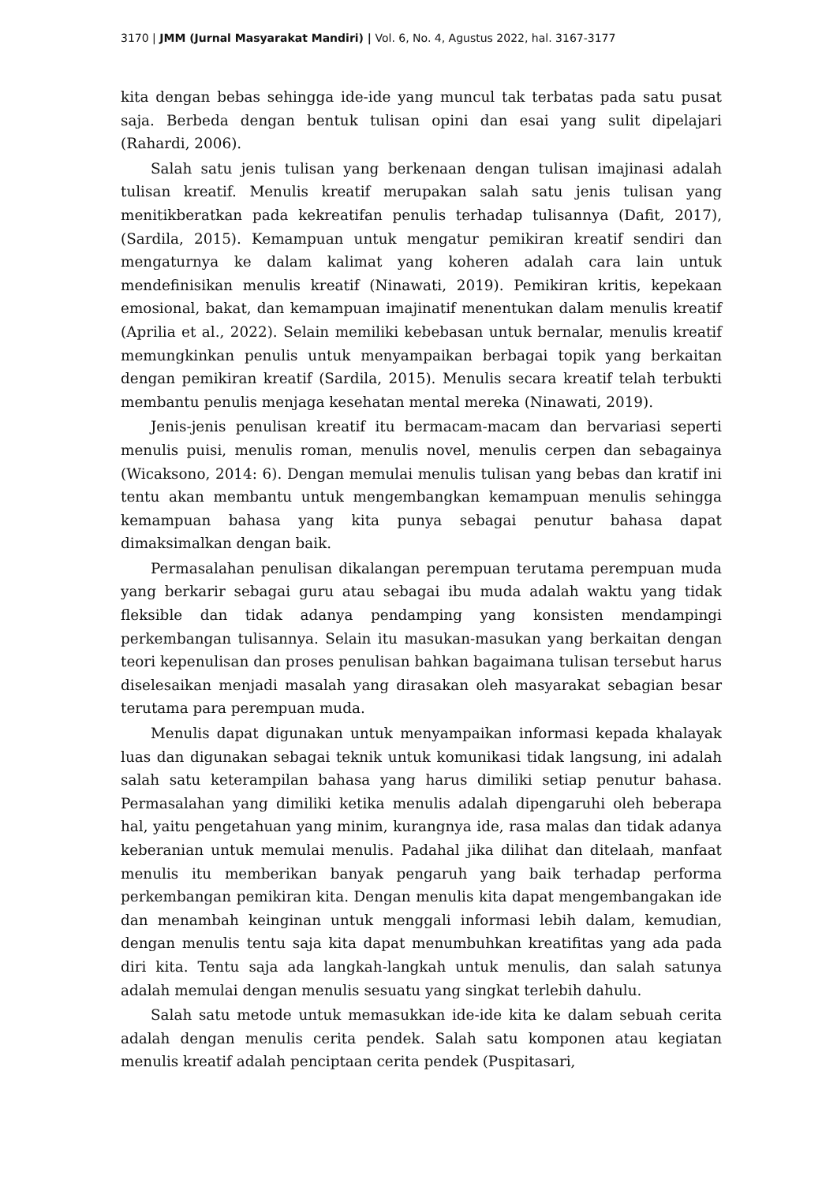3170 | JMM (Jurnal Masyarakat Mandiri) | Vol. 6, No. 4, Agustus 2022, hal. 3167-3177
kita dengan bebas sehingga ide-ide yang muncul tak terbatas pada satu pusat saja. Berbeda dengan bentuk tulisan opini dan esai yang sulit dipelajari (Rahardi, 2006).
Salah satu jenis tulisan yang berkenaan dengan tulisan imajinasi adalah tulisan kreatif. Menulis kreatif merupakan salah satu jenis tulisan yang menitikberatkan pada kekreatifan penulis terhadap tulisannya (Dafit, 2017), (Sardila, 2015). Kemampuan untuk mengatur pemikiran kreatif sendiri dan mengaturnya ke dalam kalimat yang koheren adalah cara lain untuk mendefinisikan menulis kreatif (Ninawati, 2019). Pemikiran kritis, kepekaan emosional, bakat, dan kemampuan imajinatif menentukan dalam menulis kreatif (Aprilia et al., 2022). Selain memiliki kebebasan untuk bernalar, menulis kreatif memungkinkan penulis untuk menyampaikan berbagai topik yang berkaitan dengan pemikiran kreatif (Sardila, 2015). Menulis secara kreatif telah terbukti membantu penulis menjaga kesehatan mental mereka (Ninawati, 2019).
Jenis-jenis penulisan kreatif itu bermacam-macam dan bervariasi seperti menulis puisi, menulis roman, menulis novel, menulis cerpen dan sebagainya (Wicaksono, 2014: 6). Dengan memulai menulis tulisan yang bebas dan kratif ini tentu akan membantu untuk mengembangkan kemampuan menulis sehingga kemampuan bahasa yang kita punya sebagai penutur bahasa dapat dimaksimalkan dengan baik.
Permasalahan penulisan dikalangan perempuan terutama perempuan muda yang berkarir sebagai guru atau sebagai ibu muda adalah waktu yang tidak fleksible dan tidak adanya pendamping yang konsisten mendampingi perkembangan tulisannya. Selain itu masukan-masukan yang berkaitan dengan teori kepenulisan dan proses penulisan bahkan bagaimana tulisan tersebut harus diselesaikan menjadi masalah yang dirasakan oleh masyarakat sebagian besar terutama para perempuan muda.
Menulis dapat digunakan untuk menyampaikan informasi kepada khalayak luas dan digunakan sebagai teknik untuk komunikasi tidak langsung, ini adalah salah satu keterampilan bahasa yang harus dimiliki setiap penutur bahasa. Permasalahan yang dimiliki ketika menulis adalah dipengaruhi oleh beberapa hal, yaitu pengetahuan yang minim, kurangnya ide, rasa malas dan tidak adanya keberanian untuk memulai menulis. Padahal jika dilihat dan ditelaah, manfaat menulis itu memberikan banyak pengaruh yang baik terhadap performa perkembangan pemikiran kita. Dengan menulis kita dapat mengembangakan ide dan menambah keinginan untuk menggali informasi lebih dalam, kemudian, dengan menulis tentu saja kita dapat menumbuhkan kreatifitas yang ada pada diri kita. Tentu saja ada langkah-langkah untuk menulis, dan salah satunya adalah memulai dengan menulis sesuatu yang singkat terlebih dahulu.
Salah satu metode untuk memasukkan ide-ide kita ke dalam sebuah cerita adalah dengan menulis cerita pendek. Salah satu komponen atau kegiatan menulis kreatif adalah penciptaan cerita pendek (Puspitasari,